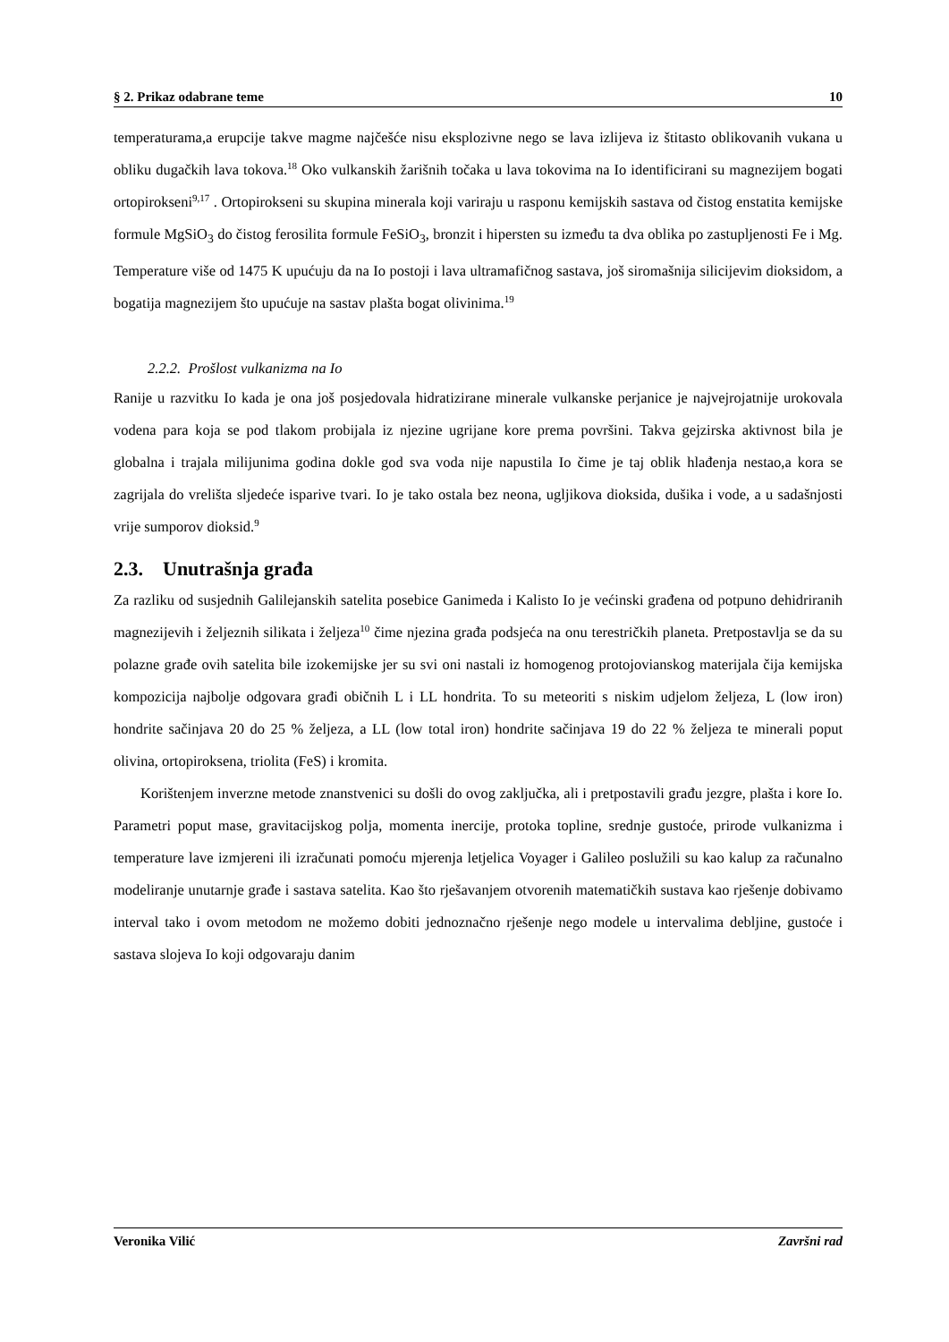§ 2. Prikaz odabrane teme 10
temperaturama,a erupcije takve magme najčešće nisu eksplozivne nego se lava izlijeva iz štitasto oblikovanih vukana u obliku dugačkih lava tokova.<sup>18</sup> Oko vulkanskih žarišnih točaka u lava tokovima na Io identificirani su magnezijem bogati ortopirokseni<sup>9,17</sup> . Ortopirokseni su skupina minerala koji variraju u rasponu kemijskih sastava od čistog enstatita kemijske formule MgSiO<sub>3</sub> do čistog ferosilita formule FeSiO<sub>3</sub>, bronzit i hipersten su između ta dva oblika po zastupljenosti Fe i Mg. Temperature više od 1475 K upućuju da na Io postoji i lava ultramafičnog sastava, još siromašnija silicijevim dioksidom, a bogatija magnezijem što upućuje na sastav plašta bogat olivinima.<sup>19</sup>
2.2.2. Prošlost vulkanizma na Io
Ranije u razvitku Io kada je ona još posjedovala hidratizirane minerale vulkanske perjanice je najvejrojatnije urokovala vodena para koja se pod tlakom probijala iz njezine ugrijane kore prema površini. Takva gejzirska aktivnost bila je globalna i trajala milijunima godina dokle god sva voda nije napustila Io čime je taj oblik hlađenja nestao,a kora se zagrijala do vrelišta sljedeće isparive tvari. Io je tako ostala bez neona, ugljikova dioksida, dušika i vode, a u sadašnjosti vrije sumporov dioksid.<sup>9</sup>
2.3. Unutrašnja građa
Za razliku od susjednih Galilejanskih satelita posebice Ganimeda i Kalisto Io je većinski građena od potpuno dehidriranih magnezijevih i željeznih silikata i željeza<sup>10</sup> čime njezina građa podsjeća na onu terestričkih planeta. Pretpostavlja se da su polazne građe ovih satelita bile izokemijske jer su svi oni nastali iz homogenog protojovianskog materijala čija kemijska kompozicija najbolje odgovara građi običnih L i LL hondrita. To su meteoriti s niskim udjelom željeza, L (low iron) hondrite sačinjava 20 do 25 % željeza, a LL (low total iron) hondrite sačinjava 19 do 22 % željeza te minerali poput olivina, ortopiroksena, triolita (FeS) i kromita.
Korištenjem inverzne metode znanstvenici su došli do ovog zaključka, ali i pretpostavili građu jezgre, plašta i kore Io. Parametri poput mase, gravitacijskog polja, momenta inercije, protoka topline, srednje gustoće, prirode vulkanizma i temperature lave izmjereni ili izračunati pomoću mjerenja letjelica Voyager i Galileo poslužili su kao kalup za računalno modeliranje unutarnje građe i sastava satelita. Kao što rješavanjem otvorenih matematičkih sustava kao rješenje dobivamo interval tako i ovom metodom ne možemo dobiti jednoznačno rješenje nego modele u intervalima debljine, gustoće i sastava slojeva Io koji odgovaraju danim
Veronika Vilić Završni rad